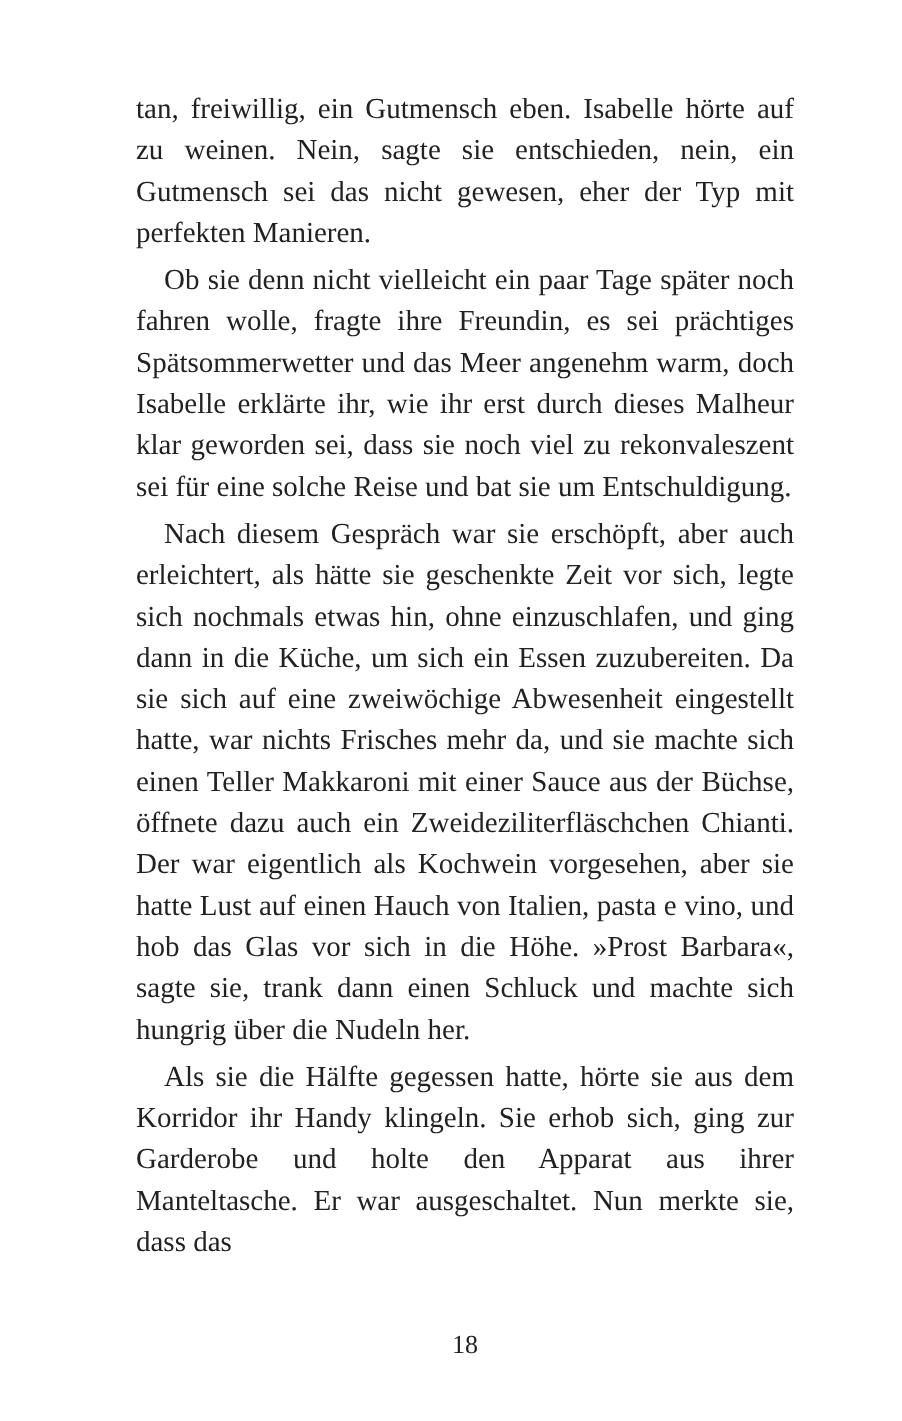tan, freiwillig, ein Gutmensch eben. Isabelle hörte auf zu weinen. Nein, sagte sie entschieden, nein, ein Gutmensch sei das nicht gewesen, eher der Typ mit perfekten Manieren.
Ob sie denn nicht vielleicht ein paar Tage später noch fahren wolle, fragte ihre Freundin, es sei prächtiges Spätsommerwetter und das Meer angenehm warm, doch Isabelle erklärte ihr, wie ihr erst durch dieses Malheur klar geworden sei, dass sie noch viel zu rekonvaleszent sei für eine solche Reise und bat sie um Entschuldigung.
Nach diesem Gespräch war sie erschöpft, aber auch erleichtert, als hätte sie geschenkte Zeit vor sich, legte sich nochmals etwas hin, ohne einzuschlafen, und ging dann in die Küche, um sich ein Essen zuzubereiten. Da sie sich auf eine zweiwöchige Abwesenheit eingestellt hatte, war nichts Frisches mehr da, und sie machte sich einen Teller Makkaroni mit einer Sauce aus der Büchse, öffnete dazu auch ein Zweideziliterfläschchen Chianti. Der war eigentlich als Kochwein vorgesehen, aber sie hatte Lust auf einen Hauch von Italien, pasta e vino, und hob das Glas vor sich in die Höhe. »Prost Barbara«, sagte sie, trank dann einen Schluck und machte sich hungrig über die Nudeln her.
Als sie die Hälfte gegessen hatte, hörte sie aus dem Korridor ihr Handy klingeln. Sie erhob sich, ging zur Garderobe und holte den Apparat aus ihrer Manteltasche. Er war ausgeschaltet. Nun merkte sie, dass das
18